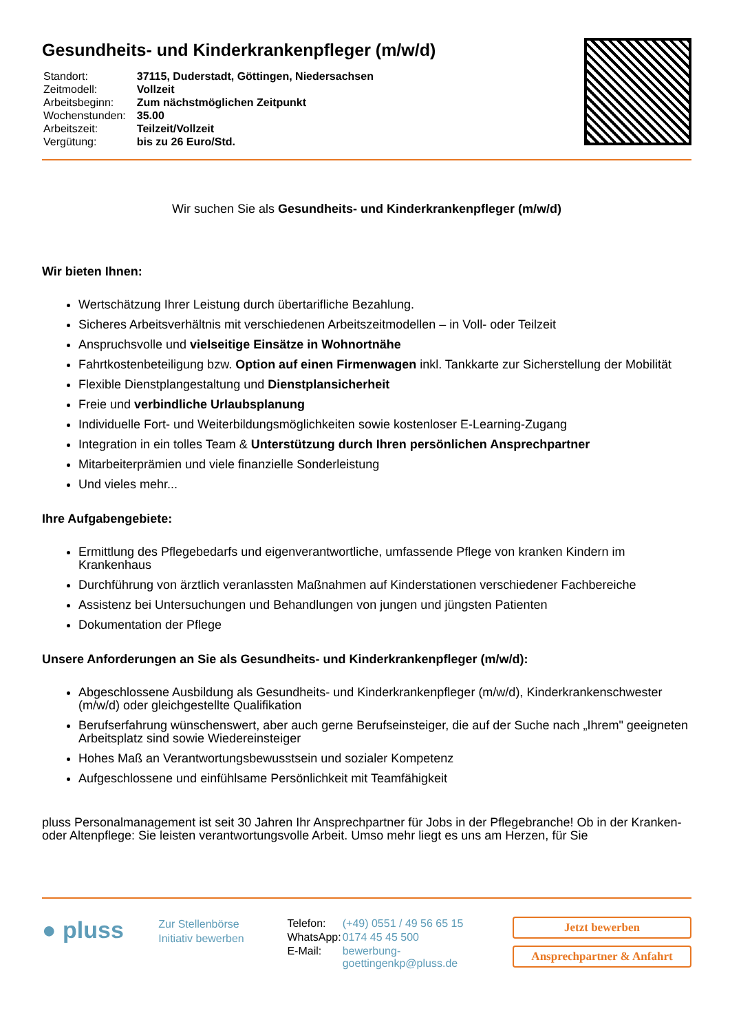Gesundheits- und Kinderkrankenpfleger (m/w/d)
| Standort: | 37115, Duderstadt, Göttingen, Niedersachsen |
| Zeitmodell: | Vollzeit |
| Arbeitsbeginn: | Zum nächstmöglichen Zeitpunkt |
| Wochenstunden: | 35.00 |
| Arbeitszeit: | Teilzeit/Vollzeit |
| Vergütung: | bis zu 26 Euro/Std. |
Wir suchen Sie als Gesundheits- und Kinderkrankenpfleger (m/w/d)
Wir bieten Ihnen:
Wertschätzung Ihrer Leistung durch übertarifliche Bezahlung.
Sicheres Arbeitsverhältnis mit verschiedenen Arbeitszeitmodellen – in Voll- oder Teilzeit
Anspruchsvolle und vielseitige Einsätze in Wohnortnähe
Fahrtkostenbeteiligung bzw. Option auf einen Firmenwagen inkl. Tankkarte zur Sicherstellung der Mobilität
Flexible Dienstplangestaltung und Dienstplansicherheit
Freie und verbindliche Urlaubsplanung
Individuelle Fort- und Weiterbildungsmöglichkeiten sowie kostenloser E-Learning-Zugang
Integration in ein tolles Team & Unterstützung durch Ihren persönlichen Ansprechpartner
Mitarbeiterprämien und viele finanzielle Sonderleistung
Und vieles mehr...
Ihre Aufgabengebiete:
Ermittlung des Pflegebedarfs und eigenverantwortliche, umfassende Pflege von kranken Kindern im Krankenhaus
Durchführung von ärztlich veranlassten Maßnahmen auf Kinderstationen verschiedener Fachbereiche
Assistenz bei Untersuchungen und Behandlungen von jungen und jüngsten Patienten
Dokumentation der Pflege
Unsere Anforderungen an Sie als Gesundheits- und Kinderkrankenpfleger (m/w/d):
Abgeschlossene Ausbildung als Gesundheits- und Kinderkrankenpfleger (m/w/d), Kinderkrankenschwester (m/w/d) oder gleichgestellte Qualifikation
Berufserfahrung wünschenswert, aber auch gerne Berufseinsteiger, die auf der Suche nach „Ihrem" geeigneten Arbeitsplatz sind sowie Wiedereinsteiger
Hohes Maß an Verantwortungsbewusstsein und sozialer Kompetenz
Aufgeschlossene und einfühlsame Persönlichkeit mit Teamfähigkeit
pluss Personalmanagement ist seit 30 Jahren Ihr Ansprechpartner für Jobs in der Pflegebranche! Ob in der Kranken- oder Altenpflege: Sie leisten verantwortungsvolle Arbeit. Umso mehr liegt es uns am Herzen, für Sie
● pluss
Zur Stellenbörse
Initiativ bewerben
| Telefon: | (+49) 0551 / 49 56 65 15 |
| WhatsApp: | 0174 45 45 500 |
| E-Mail: | bewerbung-goettingenkp@pluss.de |
Jetzt bewerben
Ansprechpartner & Anfahrt